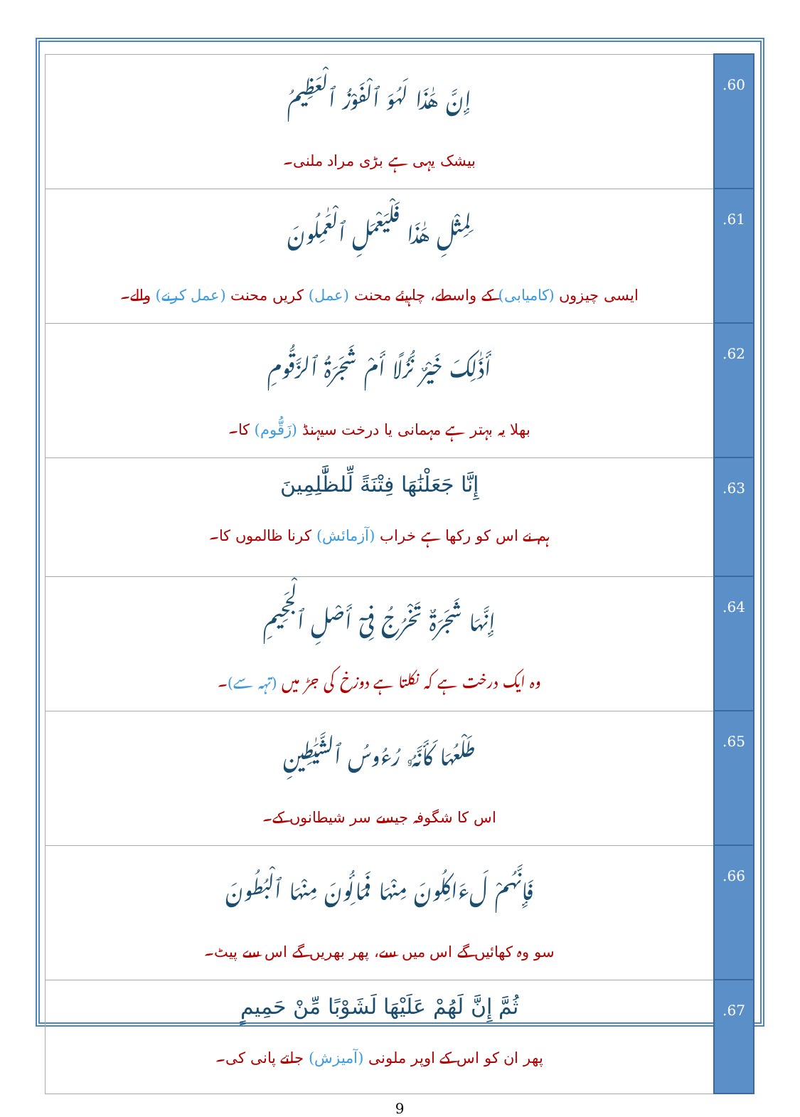| إِنَّ هَٰذَا لَهُوَ ٱلْفَوْزُ ٱلْعَظِيمُ بیشک یہی ہے بڑی مراد ملنی۔ | .60 |
| لِمِثْلِ هَٰذَا فَلْيَعْمَلِ ٱلْعَٰمِلُونَ ایسی چیزوں (کامیابی) کے واسطے، چاہیئے محنت (عمل) کریں محنت (عمل کرنے) والے۔ | .61 |
| أَذَٰلِكَ خَيْرٌ نُّزُلًا أَمْ شَجَرَةُ ٱلزَّقُّومِ بھلا یہ بہتر ہے مہمانی یا درخت سیہنڈ (زَقُّوم) کا۔ | .62 |
| إِنَّا جَعَلْنَٰهَا فِتْنَةً لِّلظَّٰلِمِينَ ہم نے اس کو رکھا ہے خراب (آزمائش) کرنا ظالموں کا۔ | .63 |
| إِنَّهَا شَجَرَةٌ تَخْرُجُ فِىٓ أَصْلِ ٱلْجَحِيمِ وہ ایک درخت ہے کہ نکلتا ہے دوزخ کی جڑ میں (تہہ سے) ۔ | .64 |
| طَلْعُهَا كَأَنَّهُۥ رُءُوسُ ٱلشَّيَٰطِينِ اس کا شگوفہ جیسے سر شیطانوں کے۔ | .65 |
| فَإِنَّهُمْ لَءَاكِلُونَ مِنْهَا فَمَالِـُٔونَ مِنْهَا ٱلْبُطُونَ سو وہ کھائیں گے اس میں سے، پھر بھریں گے اس سے پیٹ۔ | .66 |
| ثُمَّ إِنَّ لَهُمْ عَلَيْهَا لَشَوْبًا مِّنْ حَمِيمٍ پھر ان کو اس کے اوپر ملونی (آمیزش) جلتے پانی کی۔ | .67 |
9